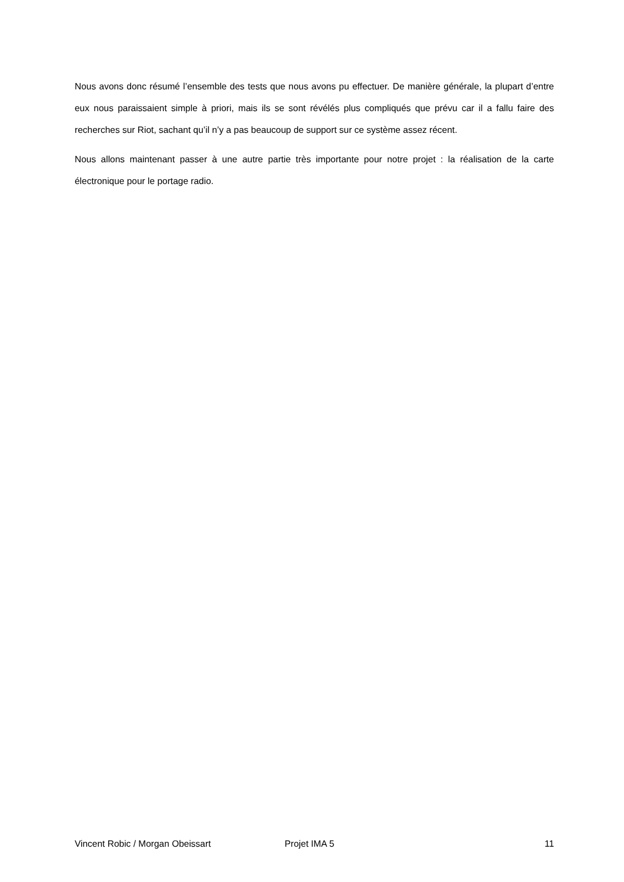Nous avons donc résumé l’ensemble des tests que nous avons pu effectuer. De manière générale, la plupart d’entre eux nous paraissaient simple à priori, mais ils se sont révélés plus compliqués que prévu car il a fallu faire des recherches sur Riot, sachant qu’il n’y a pas beaucoup de support sur ce système assez récent.
Nous allons maintenant passer à une autre partie très importante pour notre projet : la réalisation de la carte électronique pour le portage radio.
Vincent Robic / Morgan Obeissart Projet IMA 5 11